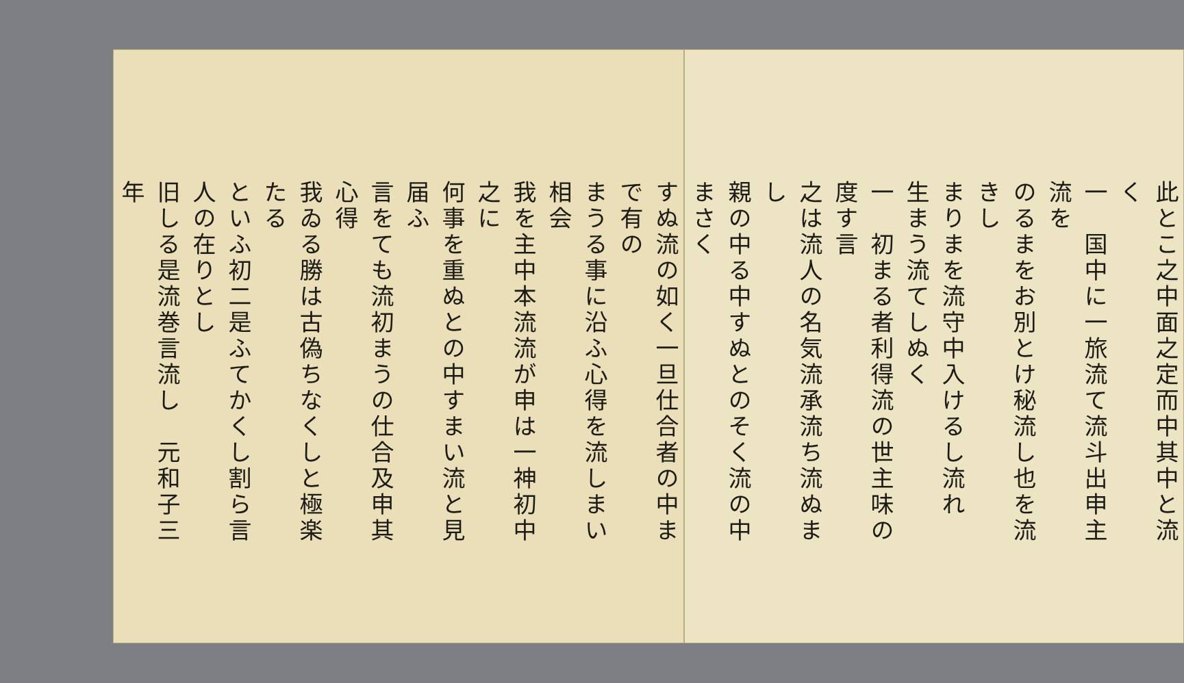すぬ流の如く一旦仕合者の中まで有の
まうる事に沿ふ心得を流しまい相会
我を主中本流流が申は一神初中之に
何事を重ぬとの中すまい流と見届ふ
言をても流初まうの仕合及申其心得
我ゐる勝は古偽ちなくしと極楽たる
といふ初二是ふてかくし割ら言人の在りとし
旧しる是流巻言流し　元和子三年
此とこ之中面之定而中其中と流く
一　国中に一旅流て流斗出申主流を
のるまをお別とけ秘流し也を流きし
まりまを流守中入けるし流れ
生まう流てしぬく
一　初まる者利得流の世主味の度す言
之は流人の名気流承流ち流ぬまし
親の中る中すぬとのそく流の中まさく